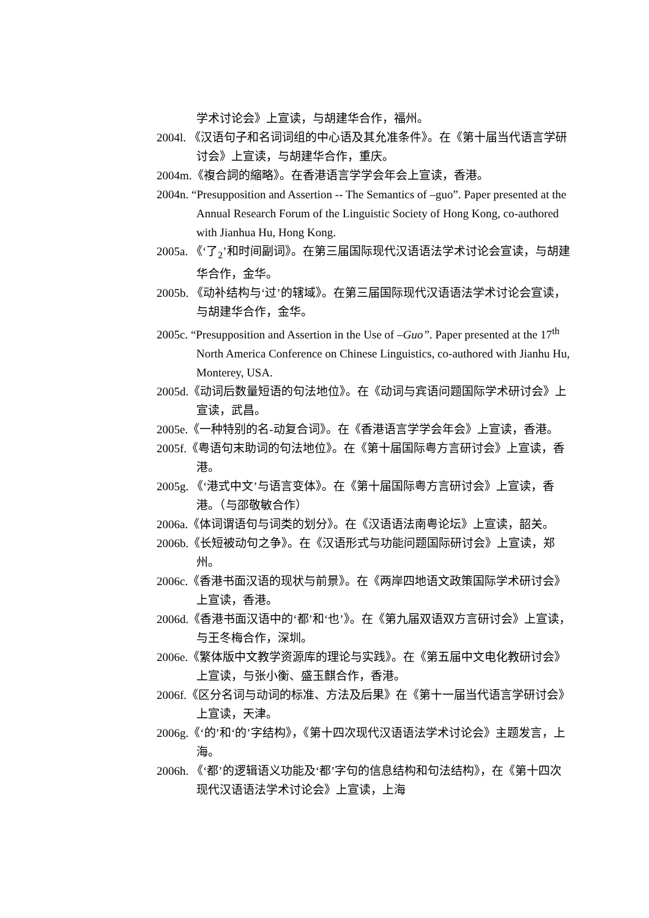学术讨论会》上宣读，与胡建华合作，福州。
2004l. 《汉语句子和名词词组的中心语及其允准条件》。在《第十届当代语言学研讨会》上宣读，与胡建华合作，重庆。
2004m.《複合詞的縮略》。在香港语言学学会年会上宣读，香港。
2004n. “Presupposition and Assertion -- The Semantics of –guo”. Paper presented at the Annual Research Forum of the Linguistic Society of Hong Kong, co-authored with Jianhua Hu, Hong Kong.
2005a. 《‘了<sub>2</sub>’和时间副词》。在第三届国际现代汉语语法学术讨论会宣读，与胡建华合作，金华。
2005b. 《动补结构与‘过’的辖域》。在第三届国际现代汉语语法学术讨论会宣读，与胡建华合作，金华。
2005c. “Presupposition and Assertion in the Use of –Guo”. Paper presented at the 17<sup>th</sup> North America Conference on Chinese Linguistics, co-authored with Jianhu Hu, Monterey, USA.
2005d.《动词后数量短语的句法地位》。在《动词与宾语问题国际学术研讨会》上宣读，武昌。
2005e.《一种特别的名-动复合词》。在《香港语言学学会年会》上宣读，香港。
2005f.《粤语句末助词的句法地位》。在《第十届国际粤方言研讨会》上宣读，香港。
2005g. 《‘港式中文’与语言变体》。在《第十届国际粤方言研讨会》上宣读，香港。（与邵敬敏合作）
2006a.《体词谓语句与词类的划分》。在《汉语语法南粤论坛》上宣读，韶关。
2006b.《长短被动句之争》。在《汉语形式与功能问题国际研讨会》上宣读，郑州。
2006c.《香港书面汉语的现状与前景》。在《两岸四地语文政策国际学术研讨会》上宣读，香港。
2006d.《香港书面汉语中的‘都’和‘也’》。在《第九届双语双方言研讨会》上宣读，与王冬梅合作，深圳。
2006e.《繁体版中文教学资源库的理论与实践》。在《第五届中文电化教研讨会》上宣读，与张小衡、盛玉麒合作，香港。
2006f.《区分名词与动词的标准、方法及后果》在《第十一届当代语言学研讨会》上宣读，天津。
2006g.《‘的’和‘的’字结构》，《第十四次现代汉语语法学术讨论会》主题发言，上海。
2006h. 《‘都’的逻辑语义功能及‘都’字句的信息结构和句法结构》，在《第十四次现代汉语语法学术讨论会》上宣读，上海